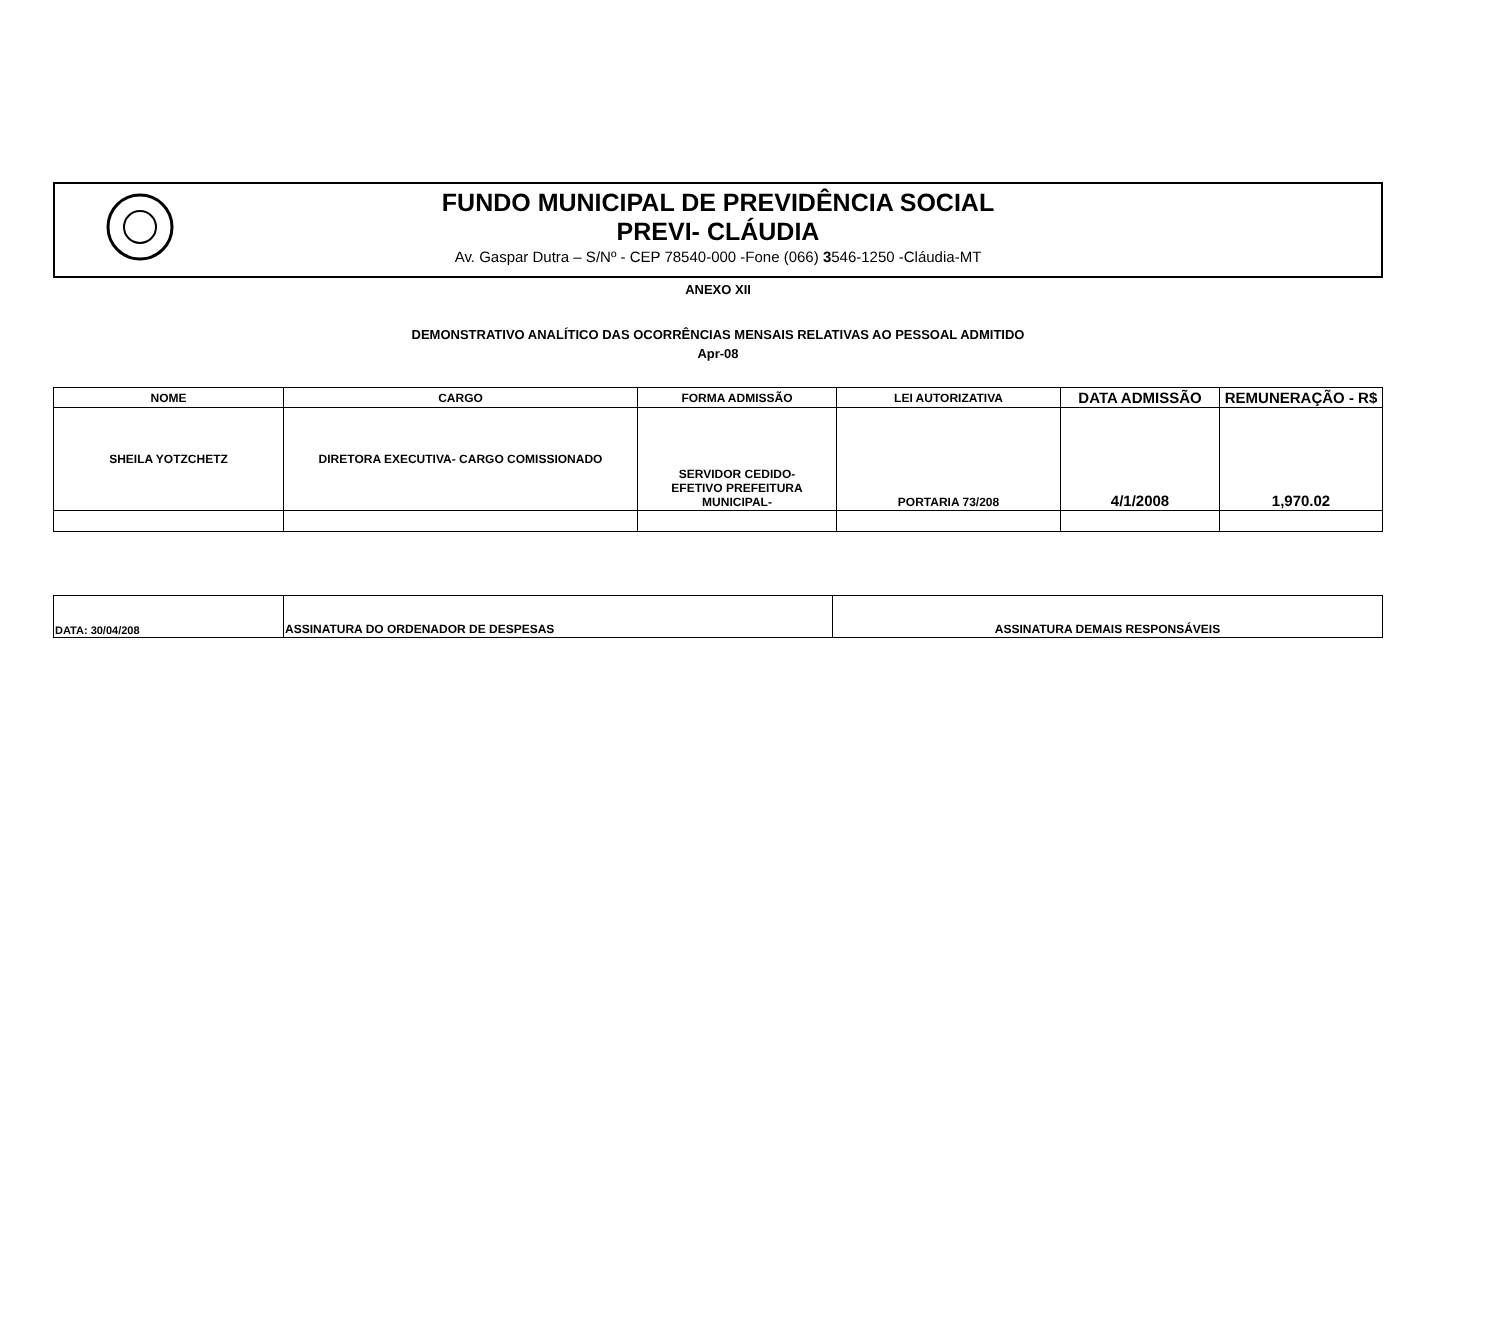FUNDO MUNICIPAL DE PREVIDÊNCIA SOCIAL
PREVI- CLÁUDIA
Av. Gaspar Dutra – S/Nº - CEP 78540-000 -Fone (066) 3546-1250 -Cláudia-MT
ANEXO XII
DEMONSTRATIVO ANALÍTICO DAS OCORRÊNCIAS MENSAIS RELATIVAS AO PESSOAL ADMITIDO
Apr-08
| NOME | CARGO | FORMA ADMISSÃO | LEI AUTORIZATIVA | DATA ADMISSÃO | REMUNERAÇÃO - R$ |
| --- | --- | --- | --- | --- | --- |
| SHEILA YOTZCHETZ | DIRETORA EXECUTIVA- CARGO COMISSIONADO | SERVIDOR CEDIDO- EFETIVO PREFEITURA MUNICIPAL- | PORTARIA 73/208 | 4/1/2008 | 1,970.02 |
| DATA: 30/04/208 | ASSINATURA DO ORDENADOR DE DESPESAS | ASSINATURA DEMAIS RESPONSÁVEIS |